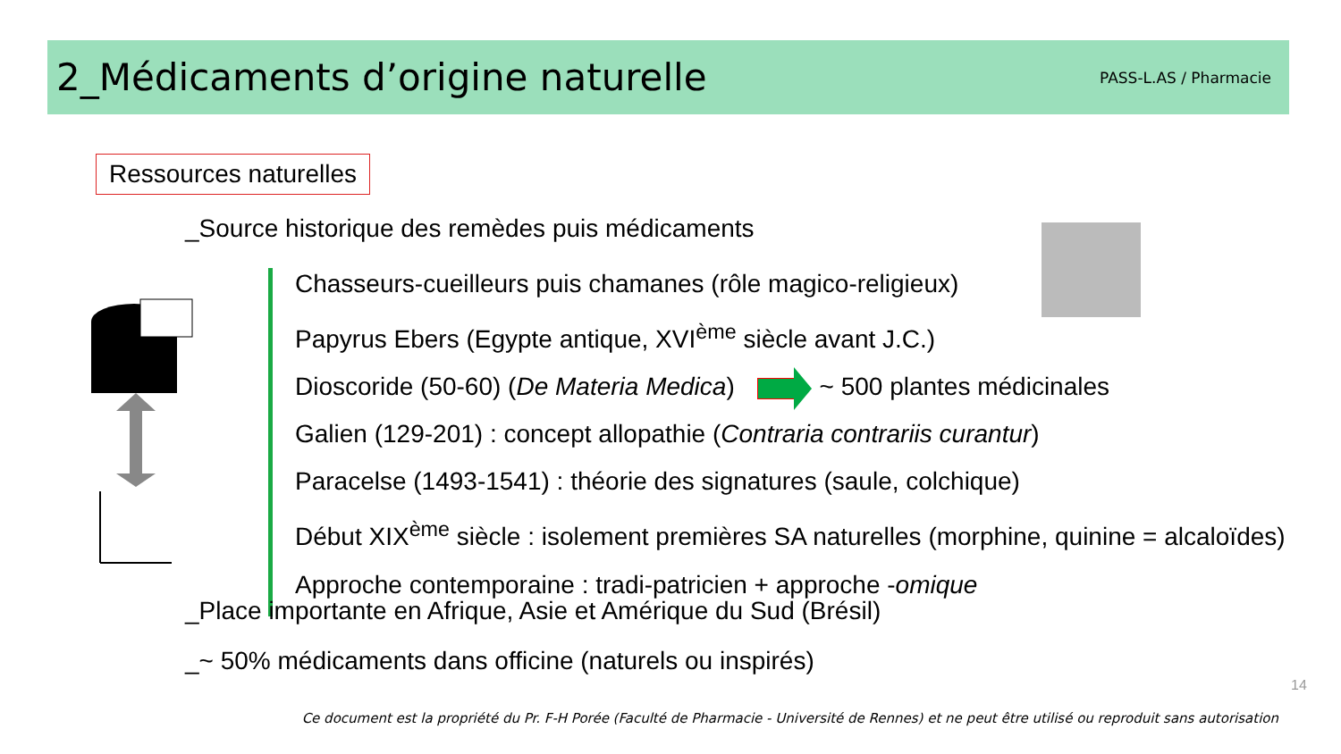2_Médicaments d’origine naturelle
PASS-L.AS / Pharmacie
Ressources naturelles
_Source historique des remèdes puis médicaments
Chasseurs-cueilleurs puis chamanes (rôle magico-religieux)
Papyrus Ebers (Egypte antique, XVI<sup>ème</sup> siècle avant J.C.)
Dioscoride (50-60) (De Materia Medica) ~ 500 plantes médicinales
Galien (129-201) : concept allopathie (Contraria contrariis curantur)
Paracelse (1493-1541) : théorie des signatures (saule, colchique)
Début XIX<sup>ème</sup> siècle : isolement premières SA naturelles (morphine, quinine = alcaloïdes)
Approche contemporaine : tradi-patricien + approche -omique
_Place importante en Afrique, Asie et Amérique du Sud (Brésil)
_~ 50% médicaments dans officine (naturels ou inspirés)
14
Ce document est la propriété du Pr. F-H Porée (Faculté de Pharmacie - Université de Rennes) et ne peut être utilisé ou reproduit sans autorisation